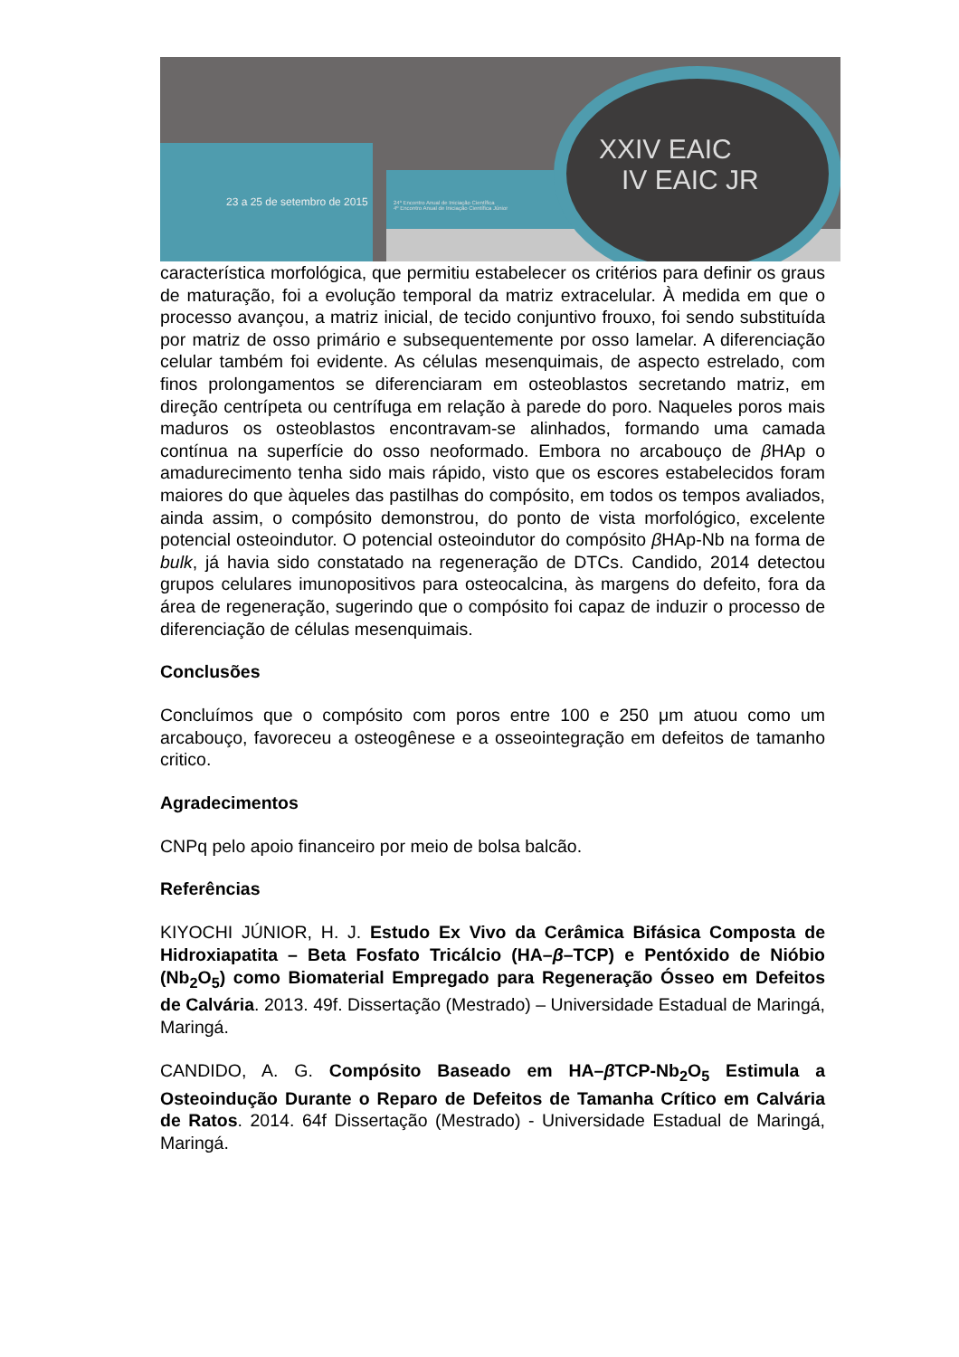23 a 25 de setembro de 2015
24º Encontro Anual de Iniciação Científica
4º Encontro Anual de Iniciação Científica Júnior
XXIV EAIC
IV EAIC JR
característica morfológica, que permitiu estabelecer os critérios para definir os graus de maturação, foi a evolução temporal da matriz extracelular. À medida em que o processo avançou, a matriz inicial, de tecido conjuntivo frouxo, foi sendo substituída por matriz de osso primário e subsequentemente por osso lamelar. A diferenciação celular também foi evidente. As células mesenquimais, de aspecto estrelado, com finos prolongamentos se diferenciaram em osteoblastos secretando matriz, em direção centrípeta ou centrífuga em relação à parede do poro. Naqueles poros mais maduros os osteoblastos encontravam-se alinhados, formando uma camada contínua na superfície do osso neoformado. Embora no arcabouço de β HAp o amadurecimento tenha sido mais rápido, visto que os escores estabelecidos foram maiores do que àqueles das pastilhas do compósito, em todos os tempos avaliados, ainda assim, o compósito demonstrou, do ponto de vista morfológico, excelente potencial osteoindutor. O potencial osteoindutor do compósito β HAp-Nb na forma de bulk, já havia sido constatado na regeneração de DTCs. Candido, 2014 detectou grupos celulares imunopositivos para osteocalcina, às margens do defeito, fora da área de regeneração, sugerindo que o compósito foi capaz de induzir o processo de diferenciação de células mesenquimais.
Conclusões
Concluímos que o compósito com poros entre 100 e 250 μm atuou como um arcabouço, favoreceu a osteogênese e a osseointegração em defeitos de tamanho critico.
Agradecimentos
CNPq pelo apoio financeiro por meio de bolsa balcão.
Referências
KIYOCHI JÚNIOR, H. J. Estudo Ex Vivo da Cerâmica Bifásica Composta de Hidroxiapatita – Beta Fosfato Tricálcio (HA–β–TCP) e Pentóxido de Nióbio (Nb<sub>2</sub>O<sub>5</sub>) como Biomaterial Empregado para Regeneração Ósseo em Defeitos de Calvária. 2013. 49f. Dissertação (Mestrado) – Universidade Estadual de Maringá, Maringá.
CANDIDO, A. G. Compósito Baseado em HA–β TCP-Nb<sub>2</sub>O<sub>5</sub> Estimula a Osteoindução Durante o Reparo de Defeitos de Tamanha Crítico em Calvária de Ratos. 2014. 64f Dissertação (Mestrado) - Universidade Estadual de Maringá, Maringá.